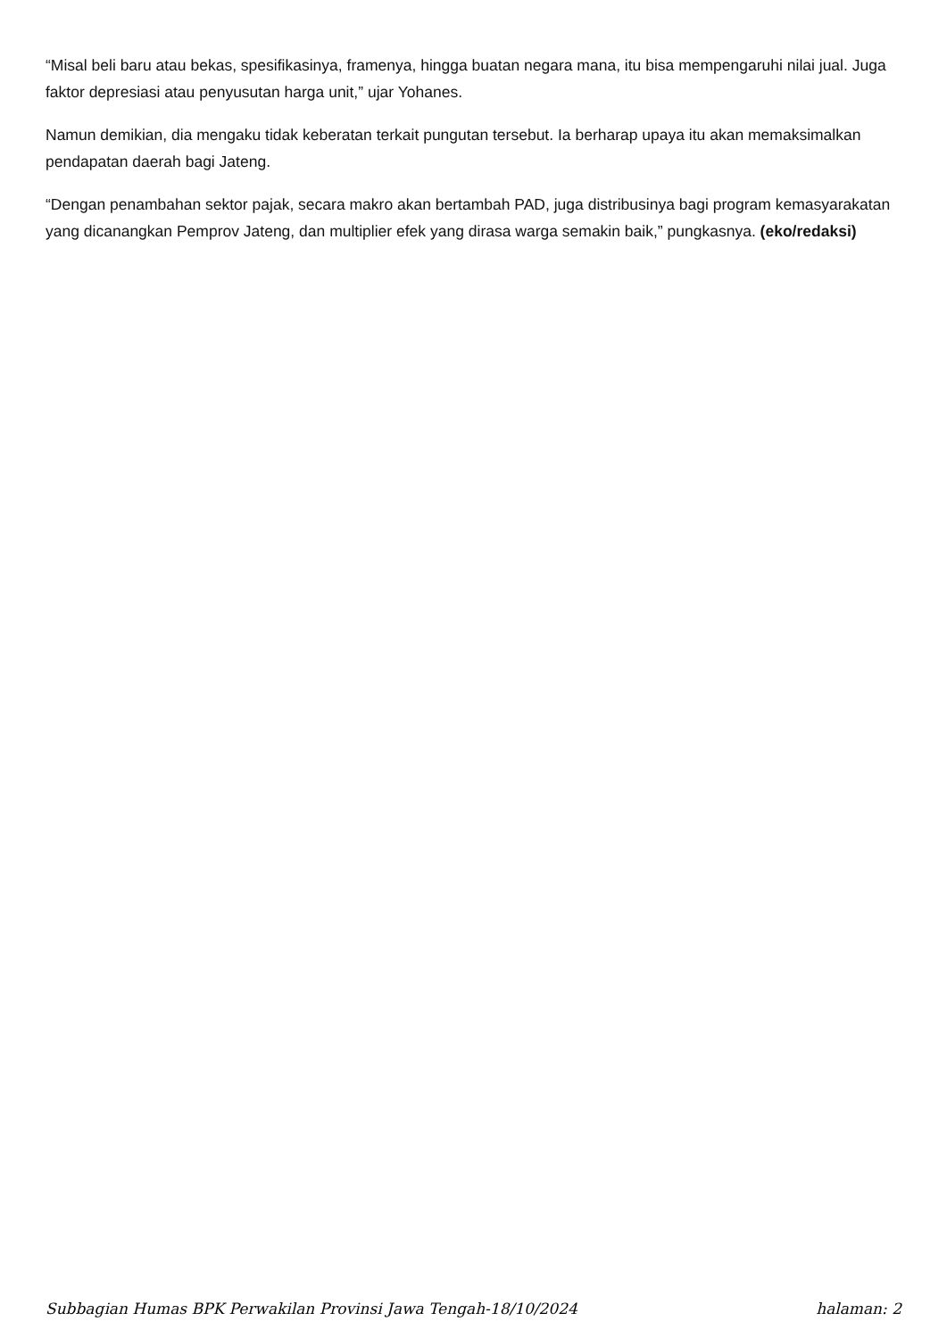“Misal beli baru atau bekas, spesifikasinya, framenya, hingga buatan negara mana, itu bisa mempengaruhi nilai jual. Juga faktor depresiasi atau penyusutan harga unit,” ujar Yohanes.
Namun demikian, dia mengaku tidak keberatan terkait pungutan tersebut. Ia berharap upaya itu akan memaksimalkan pendapatan daerah bagi Jateng.
“Dengan penambahan sektor pajak, secara makro akan bertambah PAD, juga distribusinya bagi program kemasyarakatan yang dicanangkan Pemprov Jateng, dan multiplier efek yang dirasa warga semakin baik,” pungkasnya. (eko/redaksi)
Subbagian Humas BPK Perwakilan Provinsi Jawa Tengah-18/10/2024 halaman: 2